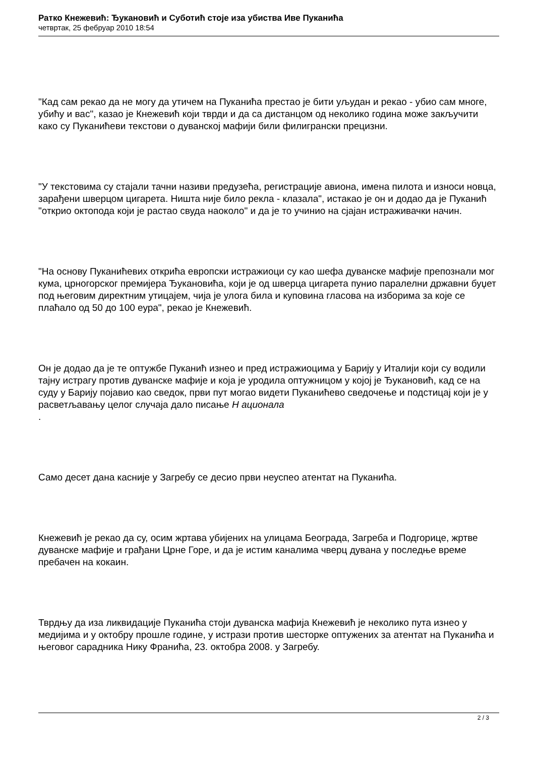Ратко Кнежевић: Ђукановић и Суботић стоје иза убиства Иве Пуканића
четвртак, 25 фебруар 2010 18:54
"Кад сам рекао да не могу да утичем на Пуканића престао је бити уљудан и рекао - убио сам многе, убићу и вас", казао је Кнежевић који тврди и да са дистанцом од неколико година може закључити како су Пуканићеви текстови о дуванској мафији били филигрански прецизни.
"У текстовима су стајали тачни називи предузећа, регистрације авиона, имена пилота и износи новца, зарађени шверцом цигарета. Ништа није било рекла - клазала", истакао је он и додао да је Пуканић "открио октопода који је растао свуда наоколо" и да је то учинио на сјајан истраживачки начин.
"На основу Пуканићевих открића европски истражиоци су као шефа дуванске мафије препознали мог кума, црногорског премијера Ђукановића, који је од шверца цигарета пунио паралелни државни буџет под његовим директним утицајем, чија је улога била и куповина гласова на изборима за које се плаћало од 50 до 100 еура", рекао је Кнежевић.
Он је додао да је те оптужбе Пуканић изнео и пред истражиоцима у Барију у Италији који су водили тајну истрагу против дуванске мафије и која је уродила оптужницом у којој је Ђукановић, кад се на суду у Барију појавио као сведок, први пут могао видети Пуканићево сведочење и подстицај који је у расветљавању целог случаја дало писање Н ационала
.
Само десет дана касније у Загребу се десио први неуспео атентат на Пуканића.
Кнежевић је рекао да су, осим жртава убијених на улицама Београда, Загреба и Подгорице, жртве дуванске мафије и грађани Црне Горе, и да је истим каналима чверц дувана у последње време пребачен на кокаин.
Тврдњу да иза ликвидације Пуканића стоји дуванска мафија Кнежевић је неколико пута изнео у медијима и у октобру прошле године, у истрази против шесторке оптужених за атентат на Пуканића и његовог сарадника Нику Франића, 23. октобра 2008. у Загребу.
2 / 3